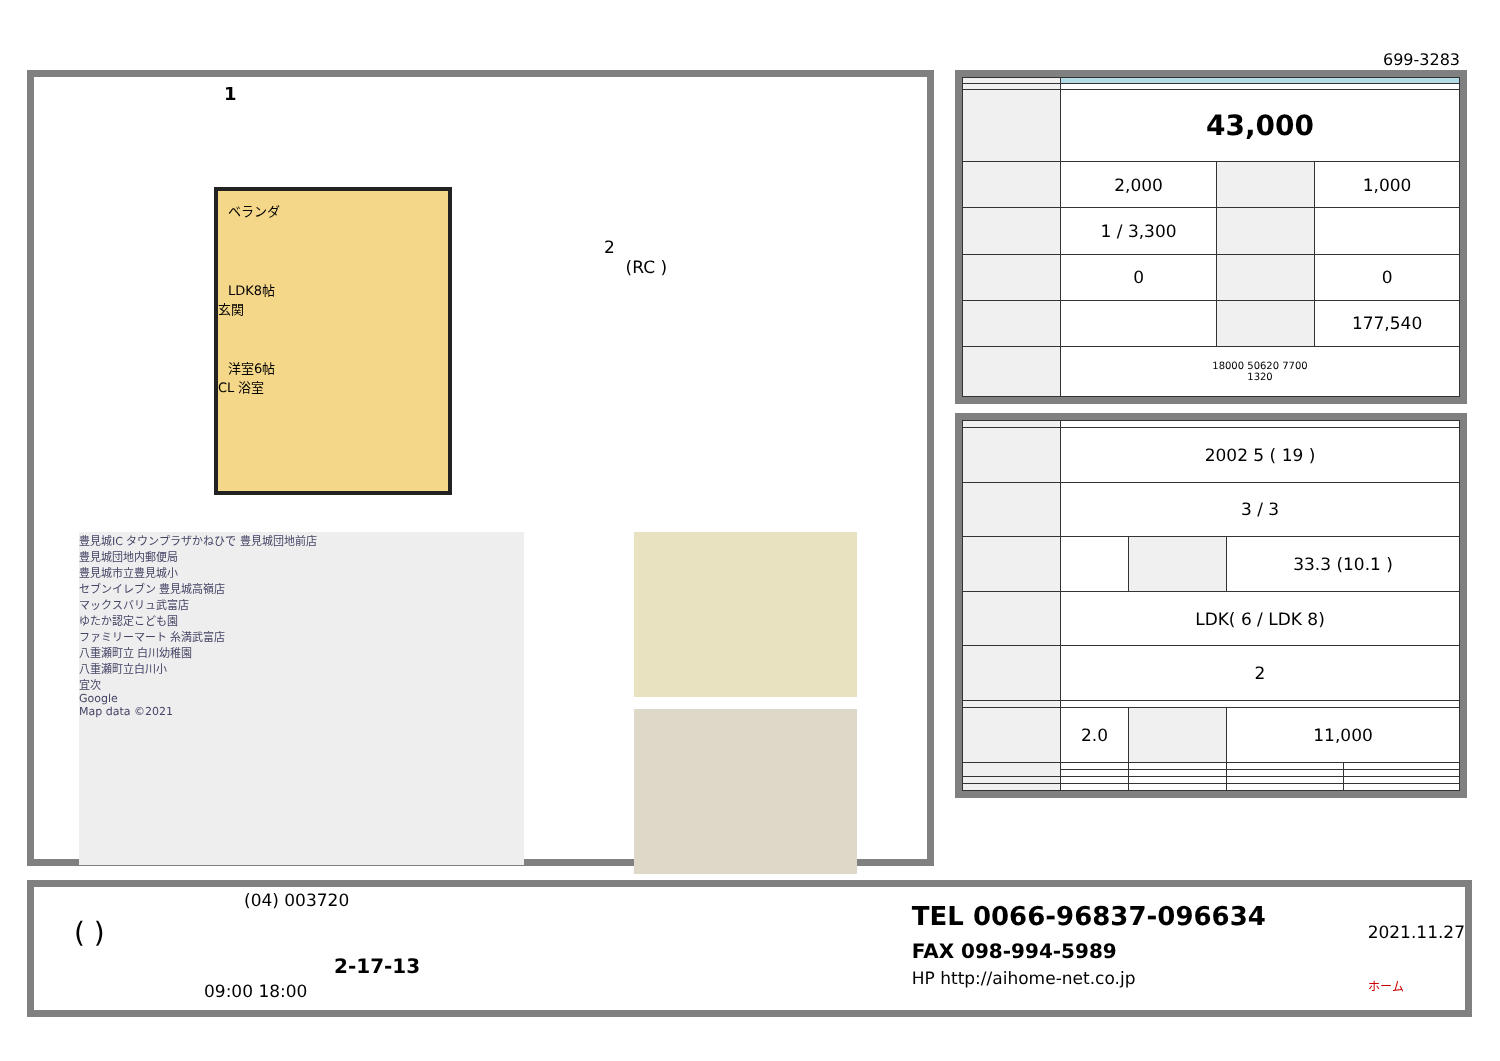699-3283
1
2
(RC )
ベランダ
LDK8帖
玄関
洋室6帖
CL 浴室
豊見城IC タウンプラザかねひで 豊見城団地前店
豊見城団地内郵便局
豊見城市立豊見城小
セブンイレブン 豊見城高嶺店
マックスバリュ武富店
ゆたか認定こども園
ファミリーマート 糸満武富店
八重瀬町立 白川幼稚園
八重瀬町立白川小
宜次
Google
Map data ©2021
| | 43,000 | | |
| | 2,000 | | 1,000 |
| | 1 / 3,300 | | |
| | 0 | | 0 |
| | | | 177,540 |
| | 18000 50620 7700 1320 | | |
| | 2002 5 ( 19 ) | | | |
| | 3 / 3 | | | |
| | | | 33.3 (10.1 ) | |
| | LDK( 6 / LDK 8) | | | |
| | 2 | | | |
| | 2.0 | | 11,000 | |
(04) 003720
( )
2-17-13
09:00 18:00
TEL 0066-96837-096634
FAX 098-994-5989
HP http://aihome-net.co.jp
2021.11.27
ホーム